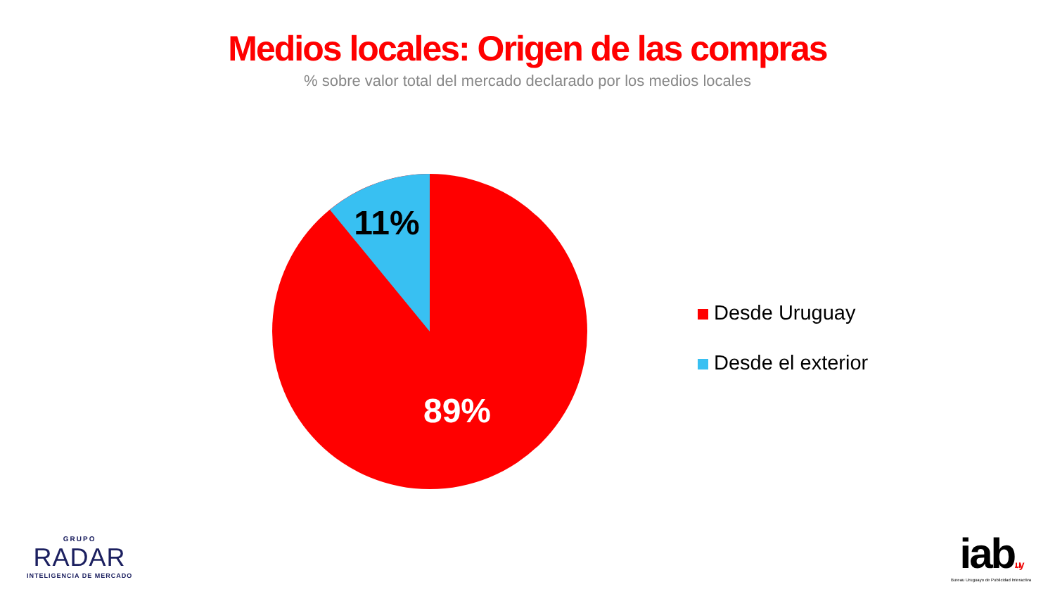Medios locales: Origen de las compras
% sobre valor total del mercado declarado por los medios locales
11%
89%
Desde Uruguay
Desde el exterior
GRUPO
RADAR
INTELIGENCIA DE MERCADO
iab.uy
Bureau Uruguayo de Publicidad Interactiva